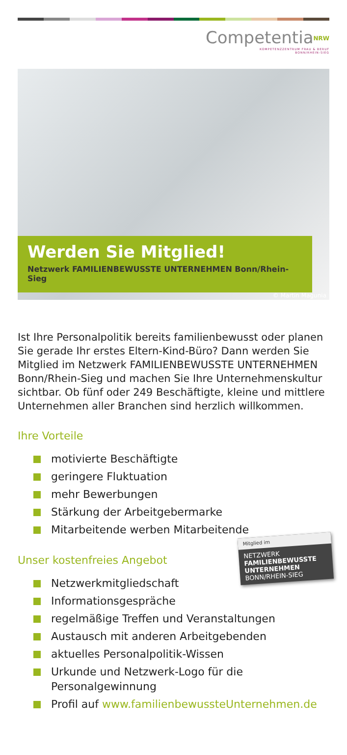Competentia<sup>NRW</sup>
KOMPETENZZENTRUM FRAU & BERUF
BONN/RHEIN-SIEG
Werden Sie Mitglied!
Netzwerk FAMILIENBEWUSSTE UNTERNEHMEN Bonn/Rhein-Sieg
© Martin Magunia
Ist Ihre Personalpolitik bereits familienbewusst oder planen Sie gerade Ihr erstes Eltern-Kind-Büro? Dann werden Sie Mitglied im Netzwerk FAMILIENBEWUSSTE UNTERNEHMEN Bonn/Rhein-Sieg und machen Sie Ihre Unternehmenskultur sichtbar. Ob fünf oder 249 Beschäftigte, kleine und mittlere Unternehmen aller Branchen sind herzlich willkommen.
Ihre Vorteile
motivierte Beschäftigte
geringere Fluktuation
mehr Bewerbungen
Stärkung der Arbeitgebermarke
Mitarbeitende werben Mitarbeitende
Mitglied im
NETZWERK
FAMILIENBEWUSSTE UNTERNEHMEN
BONN/RHEIN-SIEG
Unser kostenfreies Angebot
Netzwerkmitgliedschaft
Informationsgespräche
regelmäßige Treffen und Veranstaltungen
Austausch mit anderen Arbeitgebenden
aktuelles Personalpolitik-Wissen
Urkunde und Netzwerk-Logo für die Personalgewinnung
Profil auf www.familienbewussteUnternehmen.de